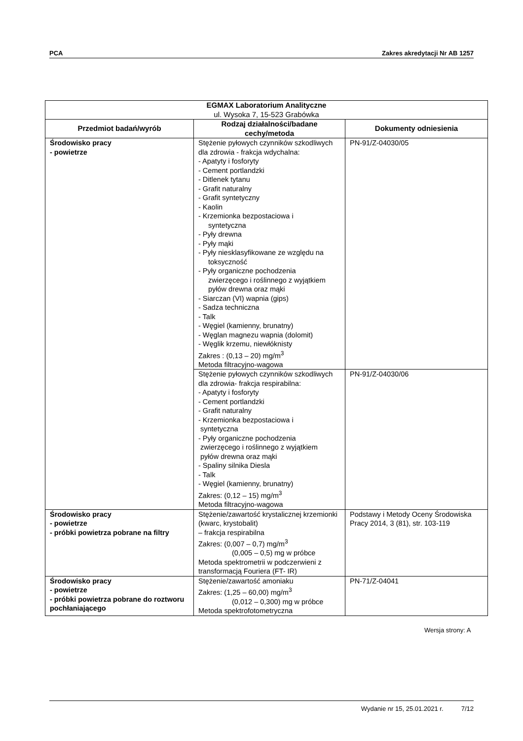PCA Zakres akredytacji Nr AB 1257
| EGMAX Laboratorium Analityczne ul. Wysoka 7, 15-523 Grabówka | | |
| --- | --- | --- |
| Przedmiot badań/wyrób | Rodzaj działalności/badane cechy/metoda | Dokumenty odniesienia |
| Środowisko pracy - powietrze | Stężenie pyłowych czynników szkodliwych dla zdrowia - frakcja wdychalna: - Apatyty i fosforyty - Cement portlandzki - Ditlenek tytanu - Grafit naturalny - Grafit syntetyczny - Kaolin - Krzemionka bezpostaciowa i syntetyczna - Pyły drewna - Pyły mąki - Pyły niesklasyfikowane ze względu na toksyczność - Pyły organiczne pochodzenia zwierzęcego i roślinnego z wyjątkiem pyłów drewna oraz mąki - Siarczan (VI) wapnia (gips) - Sadza techniczna - Talk - Węgiel (kamienny, brunatny) - Węglan magnezu wapnia (dolomit) - Węglik krzemu, niewłóknisty Zakres : (0,13 – 20) mg/m<sup>3</sup> Metoda filtracyjno-wagowa | PN-91/Z-04030/05 |
| | Stężenie pyłowych czynników szkodliwych dla zdrowia- frakcja respirabilna: - Apatyty i fosforyty - Cement portlandzki - Grafit naturalny - Krzemionka bezpostaciowa i syntetyczna - Pyły organiczne pochodzenia zwierzęcego i roślinnego z wyjątkiem pyłów drewna oraz mąki - Spaliny silnika Diesla - Talk - Węgiel (kamienny, brunatny) Zakres: (0,12 – 15) mg/m<sup>3</sup> Metoda filtracyjno-wagowa | PN-91/Z-04030/06 |
| Środowisko pracy - powietrze - próbki powietrza pobrane na filtry | Stężenie/zawartość krystalicznej krzemionki (kwarc, krystobalit) – frakcja respirabilna Zakres: (0,007 – 0,7) mg/m<sup>3</sup> (0,005 – 0,5) mg w próbce Metoda spektrometrii w podczerwieni z transformacją Fouriera (FT- IR) | Podstawy i Metody Oceny Środowiska Pracy 2014, 3 (81), str. 103-119 |
| Środowisko pracy - powietrze - próbki powietrza pobrane do roztworu pochłaniającego | Stężenie/zawartość amoniaku Zakres: (1,25 – 60,00) mg/m<sup>3</sup> (0,012 – 0,300) mg w próbce Metoda spektrofotometryczna | PN-71/Z-04041 |
Wersja strony: A
Wydanie nr 15, 25.01.2021 r. 7/12